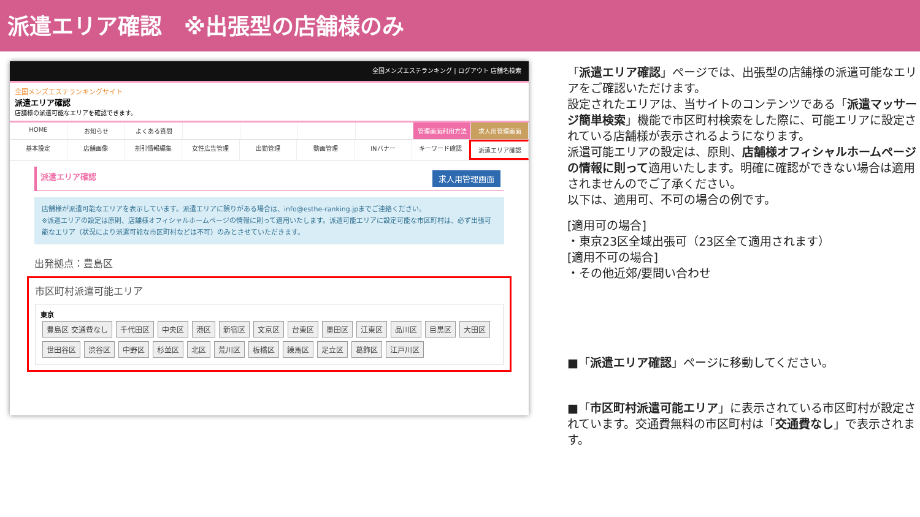派遣エリア確認　※出張型の店舗様のみ
全国メンズエステランキング | ログアウト 店舗名検索
全国メンズエステランキングサイト
派遣エリア確認
店舗様の派遣可能なエリアを確認できます。
HOME お知らせ よくある質問 管理画面利用方法 求人用管理画面
基本設定 店舗画像 割引情報編集 女性広告管理 出勤管理 動画管理 INバナー キーワード確認 派遣エリア確認
派遣エリア確認 求人用管理画面
店舗様が派遣可能なエリアを表示しています。派遣エリアに誤りがある場合は、info@esthe-ranking.jpまでご連絡ください。
※派遣エリアの設定は原則、店舗様オフィシャルホームページの情報に則って適用いたします。派遣可能エリアに設定可能な市区町村は、必ず出張可能なエリア（状況により派遣可能な市区町村などは不可）のみとさせていただきます。
出発拠点：豊島区
市区町村派遣可能エリア
東京
豊島区 交通費なし 千代田区 中央区 港区 新宿区 文京区 台東区 墨田区 江東区 品川区 目黒区 大田区 世田谷区 渋谷区 中野区 杉並区 北区 荒川区 板橋区 練馬区 足立区 葛飾区 江戸川区
「派遣エリア確認」ページでは、出張型の店舗様の派遣可能なエリアをご確認いただけます。
設定されたエリアは、当サイトのコンテンツである「派遣マッサージ簡単検索」機能で市区町村検索をした際に、可能エリアに設定されている店舗様が表示されるようになります。
派遣可能エリアの設定は、原則、店舗様オフィシャルホームページの情報に則って適用いたします。明確に確認ができない場合は適用されませんのでご了承ください。
以下は、適用可、不可の場合の例です。
[適用可の場合]
・東京23区全域出張可（23区全て適用されます）
[適用不可の場合]
・その他近郊/要問い合わせ
■「派遣エリア確認」ページに移動してください。
■「市区町村派遣可能エリア」に表示されている市区町村が設定されています。交通費無料の市区町村は「交通費なし」で表示されます。